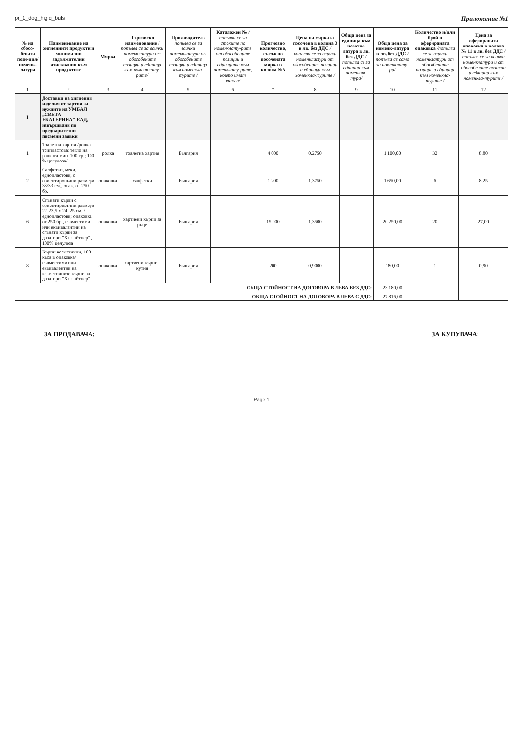pr_1_dog_higiq_buls Приложение №1
| № на обосо-бената пози-ция/ номенк-латура | Наименование на хигиенните продукти и минимални задължителни изисквания към продуктите | Мярка | Търговско наименование /попълва се за всички номенклатури от обособените позиции и единици към номенклату-рите/ | Производител /попълва се за всички номенклатури от обособените позиции и единици към номенкла-турите / | Каталожен № /попълва се за стоките по номенклату-рите от обособените позиции и единиците към номенклату-рите, които имат такъв/ | Прогнозно количество, съгласно посочената мярка в колона №3 | Цена на мярката посочена в колона 3 в лв. без ДДС /попълва се за всички номенклатури от обособените позиции и единици към номенкла-турите / | Обща цена за единица към номенк-латура в лв. без ДДС /попълва се за единици към номенкла-тура/ | Обща цена за номенк-латура в лв. без ДДС /попълва се само за номенклату-ри/ | Количество и/или брой в оферираната опаковка /попълва се за всички номенклатури от обособените позиции и единици към номенкла-турите / | Цена за оферираната опаковка в колона № 11 в лв. без ДДС /попълва се за всички номенклатури и от обособените позиции и единици към номенкла-турите / |
| --- | --- | --- | --- | --- | --- | --- | --- | --- | --- | --- | --- |
| 1 | 2 | 3 | 4 | 5 | 6 | 7 | 8 | 9 | 10 | 11 | 12 |
| I | Доставки на хигиенни изделия от хартия за нуждите на УМБАЛ „СВЕТА ЕКАТЕРИНА" ЕАД, извършвани по предварителни писмени заявки | | | | | | | | | | |
| 1 | Тоалетна хартия /ролка; трипластова; тегло на ролката мин. 100 гр.; 100 % целулоза/ | ролка | тоалетна хартия | България | | 4 000 | 0.2750 | | 1 100,00 | 32 | 8.80 |
| 2 | Салфетки, меки, еднопластови, с ориентировъчни размери 33/33 см., опак. от 250 бр. | опаковка | салфетки | България | | 1 200 | 1.3750 | | 1 650,00 | 6 | 8.25 |
| 6 | Сгънати кърпи с ориентировъчни размери 22-23,5 х 24 -25 см. /еднопластови; опаковка от 250 бр., съвместими или еквивалентни на сгънати кърпи за дозатори "Хаглайтнер" , 100% целулоза | опаковка | хартиени кърпи за ръце | България | | 15 000 | 1.3500 | | 20 250,00 | 20 | 27,00 |
| 8 | Кърпи козметични, 100 къса в опаковка/съвместими или еквивалентни на козметичните кърпи за дозатори "Хаглайтнер" | опаковка | хартиени кърпи - кутия | България | | 200 | 0,9000 | | 180,00 | 1 | 0,90 |
| ОБЩА СТОЙНОСТ НА ДОГОВОРА В ЛЕВА БЕЗ ДДС: | | | | | | | | | 23 180,00 | | |
| ОБЩА СТОЙНОСТ НА ДОГОВОРА В ЛЕВА С ДДС: | | | | | | | | | 27 816,00 | | |
ЗА ПРОДАВАЧА: ЗА КУПУВАЧА:
Page 1